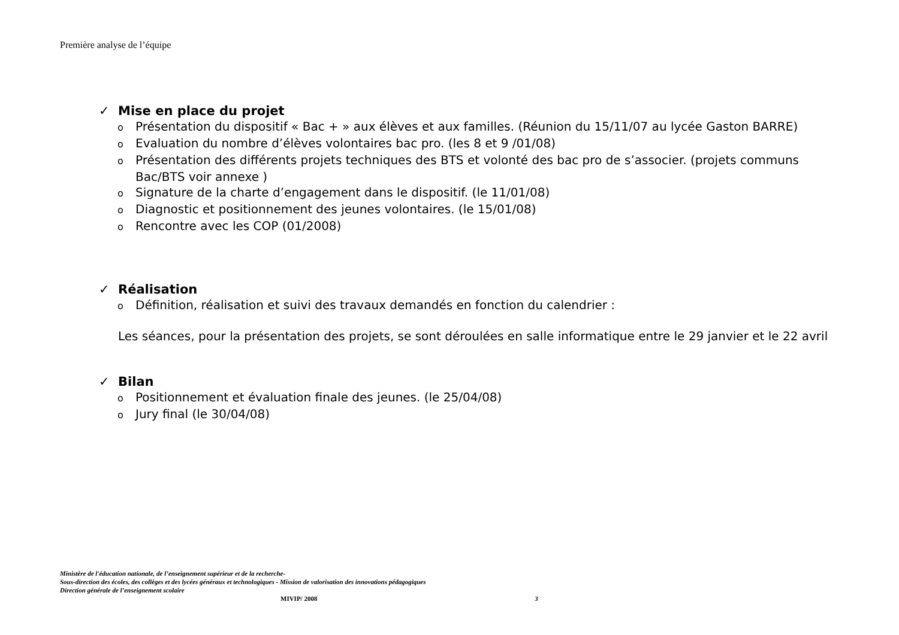Première analyse de l’équipe
✓ Mise en place du projet
o Présentation du dispositif « Bac + » aux élèves et aux familles. (Réunion du 15/11/07 au lycée Gaston BARRE)
o Evaluation du nombre d’élèves volontaires bac pro. (les 8 et 9 /01/08)
o Présentation des différents projets techniques des BTS et volonté des bac pro de s’associer. (projets communs Bac/BTS voir annexe )
o Signature de la charte d’engagement dans le dispositif. (le 11/01/08)
o Diagnostic et positionnement des jeunes volontaires. (le 15/01/08)
o Rencontre avec les COP (01/2008)
✓ Réalisation
o Définition, réalisation et suivi des travaux demandés en fonction du calendrier :
Les séances, pour la présentation des projets, se sont déroulées en salle informatique entre le 29 janvier et le 22 avril
✓ Bilan
o Positionnement et évaluation finale des jeunes. (le 25/04/08)
o Jury final (le 30/04/08)
Ministère de l'éducation nationale, de l’enseignement supérieur et de la recherche-
Sous-direction des écoles, des collèges et des lycées généraux et technologiques - Mission de valorisation des innovations pédagogiques
Direction générale de l’enseignement scolaire
MIVIP/ 2008 3